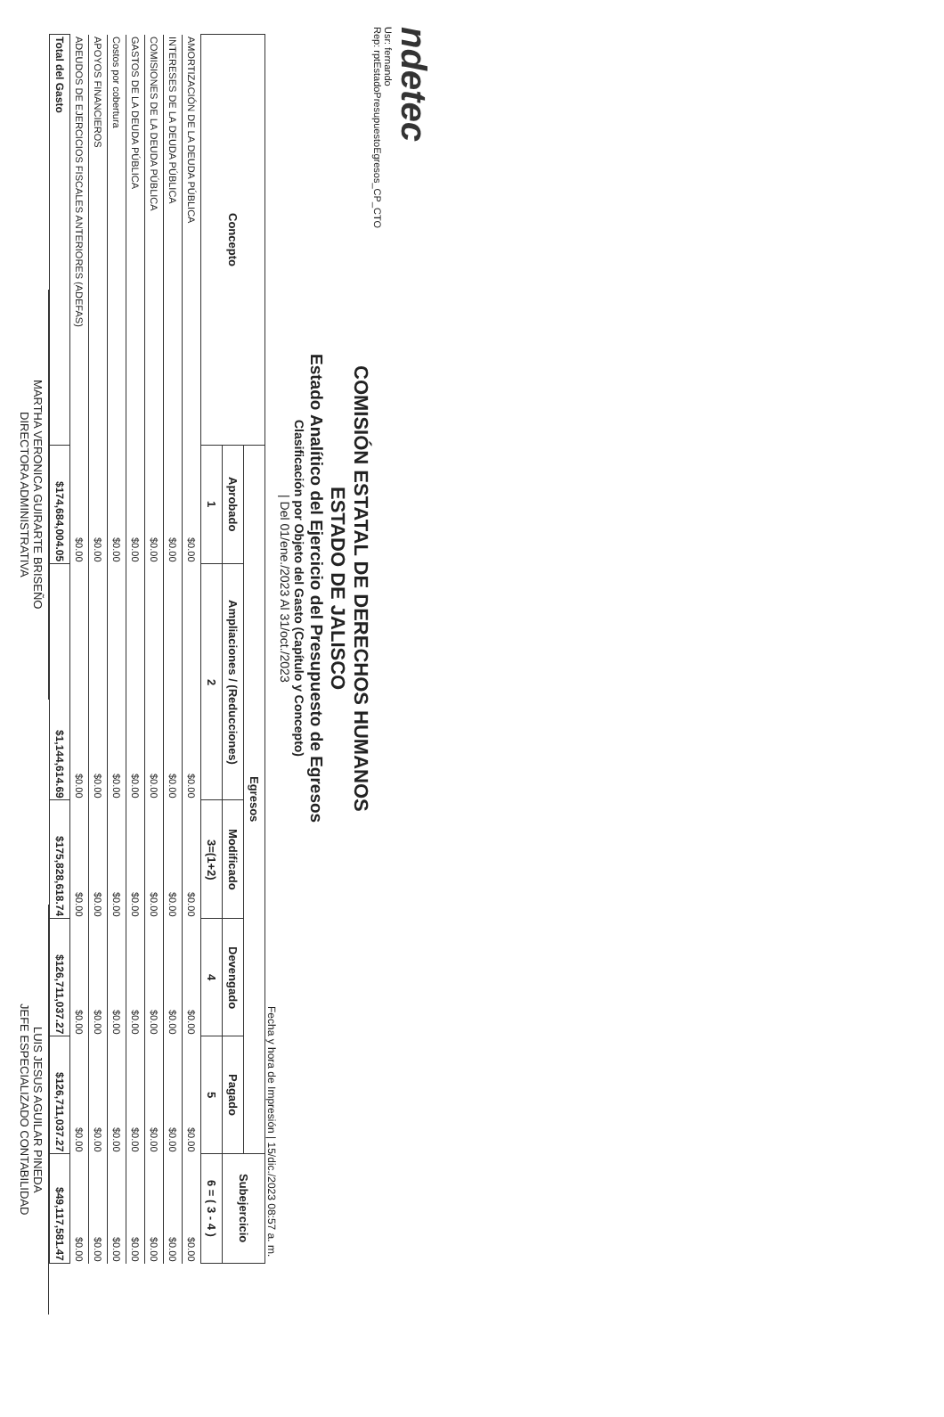ndetec
Usr: fernando
Rep: rptEstadoPresupuestoEgresos_CP_CTO
COMISIÓN ESTATAL DE DERECHOS HUMANOS
ESTADO DE JALISCO
Estado Analítico del Ejercicio del Presupuesto de Egresos
Clasificación por Objeto del Gasto (Capítulo y Concepto)
| Del 01/ene./2023 Al 31/oct./2023
Fecha y hora de Impresión | 15/dic./2023 08:57 a. m.
| Concepto | Egresos | | | | | Subejercicio |
| --- | --- | --- | --- | --- | --- | --- |
| | Aprobado | Ampliaciones / (Reducciones) | Modificado | Devengado | Pagado | |
| | 1 | 2 | 3=(1+2) | 4 | 5 | 6 = ( 3 - 4 ) |
| AMORTIZACIÓN DE LA DEUDA PÚBLICA | $0.00 | $0.00 | $0.00 | $0.00 | $0.00 | $0.00 |
| INTERESES DE LA DEUDA PÚBLICA | $0.00 | $0.00 | $0.00 | $0.00 | $0.00 | $0.00 |
| COMISIONES DE LA DEUDA PÚBLICA | $0.00 | $0.00 | $0.00 | $0.00 | $0.00 | $0.00 |
| GASTOS DE LA DEUDA PÚBLICA | $0.00 | $0.00 | $0.00 | $0.00 | $0.00 | $0.00 |
| Costos por cobertura | $0.00 | $0.00 | $0.00 | $0.00 | $0.00 | $0.00 |
| APOYOS FINANCIEROS | $0.00 | $0.00 | $0.00 | $0.00 | $0.00 | $0.00 |
| ADEUDOS DE EJERCICIOS FISCALES ANTERIORES (ADEFAS) | $0.00 | $0.00 | $0.00 | $0.00 | $0.00 | $0.00 |
| Total del Gasto | $174,684,004.05 | $1,144,614.69 | $175,828,618.74 | $126,711,037.27 | $126,711,037.27 | $49,117,581.47 |
MARTHA VERONICA GUIRARTE BRISEÑO
DIRECTORA ADMINISTRATIVA
LUIS JESUS AGUILAR PINEDA
JEFE ESPECIALIZADO CONTABILIDAD